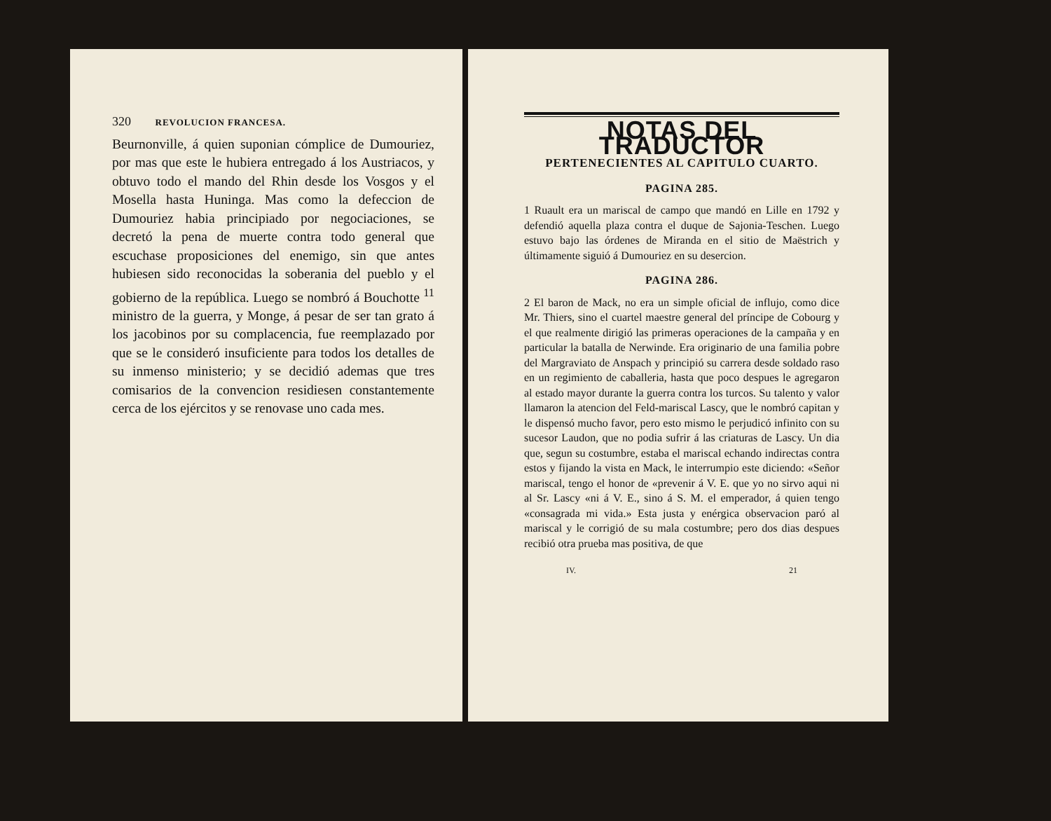320 REVOLUCION FRANCESA.
Beurnonville, á quien suponian cómplice de Dumouriez, por mas que este le hubiera entregado á los Austriacos, y obtuvo todo el mando del Rhin desde los Vosgos y el Mosella hasta Huninga. Mas como la defeccion de Dumouriez habia principiado por negociaciones, se decretó la pena de muerte contra todo general que escuchase proposiciones del enemigo, sin que antes hubiesen sido reconocidas la soberania del pueblo y el gobierno de la república. Luego se nombró á Bouchotte <sup>11</sup> ministro de la guerra, y Monge, á pesar de ser tan grato á los jacobinos por su complacencia, fue reemplazado por que se le consideró insuficiente para todos los detalles de su inmenso ministerio; y se decidió ademas que tres comisarios de la convencion residiesen constantemente cerca de los ejércitos y se renovase uno cada mes.
NOTAS DEL TRADUCTOR
PERTENECIENTES AL CAPITULO CUARTO.
PAGINA 285.
1 Ruault era un mariscal de campo que mandó en Lille en 1792 y defendió aquella plaza contra el duque de Sajonia-Teschen. Luego estuvo bajo las órdenes de Miranda en el sitio de Maëstrich y últimamente siguió á Dumouriez en su desercion.
PAGINA 286.
2 El baron de Mack, no era un simple oficial de influjo, como dice Mr. Thiers, sino el cuartel maestre general del príncipe de Cobourg y el que realmente dirigió las primeras operaciones de la campaña y en particular la batalla de Nerwinde. Era originario de una familia pobre del Margraviato de Anspach y principió su carrera desde soldado raso en un regimiento de caballeria, hasta que poco despues le agregaron al estado mayor durante la guerra contra los turcos. Su talento y valor llamaron la atencion del Feld-mariscal Lascy, que le nombró capitan y le dispensó mucho favor, pero esto mismo le perjudicó infinito con su sucesor Laudon, que no podia sufrir á las criaturas de Lascy. Un dia que, segun su costumbre, estaba el mariscal echando indirectas contra estos y fijando la vista en Mack, le interrumpio este diciendo: «Señor mariscal, tengo el honor de «prevenir á V. E. que yo no sirvo aqui ni al Sr. Lascy «ni á V. E., sino á S. M. el emperador, á quien tengo «consagrada mi vida.» Esta justa y enérgica observacion paró al mariscal y le corrigió de su mala costumbre; pero dos dias despues recibió otra prueba mas positiva, de que
IV. 21